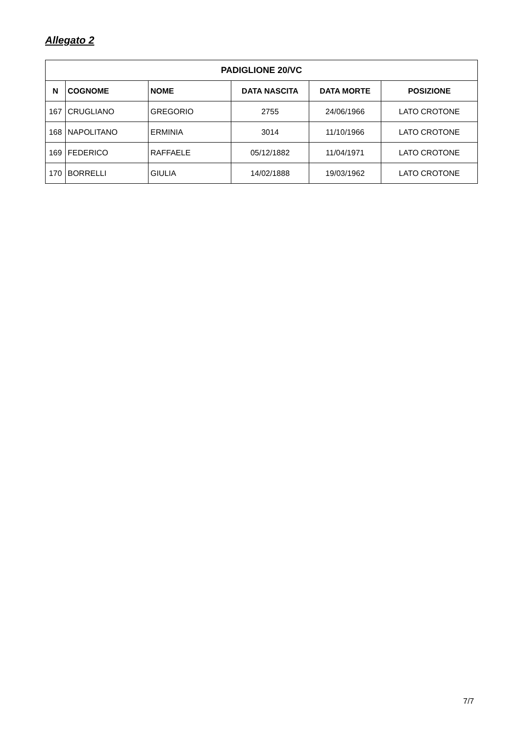Allegato 2
| PADIGLIONE 20/VC | | | | | |
| --- | --- | --- | --- | --- | --- |
| N | COGNOME | NOME | DATA NASCITA | DATA MORTE | POSIZIONE |
| 167 | CRUGLIANO | GREGORIO | 2755 | 24/06/1966 | LATO CROTONE |
| 168 | NAPOLITANO | ERMINIA | 3014 | 11/10/1966 | LATO CROTONE |
| 169 | FEDERICO | RAFFAELE | 05/12/1882 | 11/04/1971 | LATO CROTONE |
| 170 | BORRELLI | GIULIA | 14/02/1888 | 19/03/1962 | LATO CROTONE |
7/7